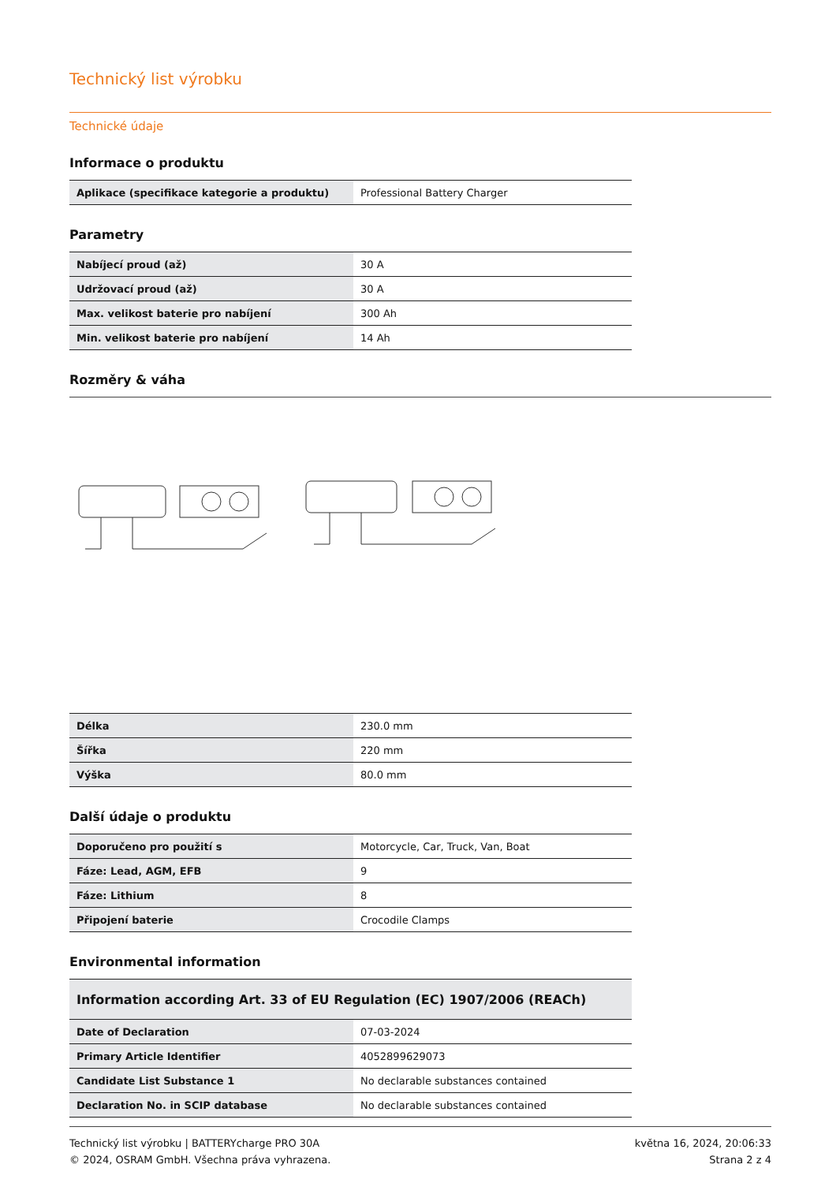Technický list výrobku
Technické údaje
Informace o produktu
| Aplikace (specifikace kategorie a produktu) | Professional Battery Charger |
Parametry
| Nabíjecí proud (až) | 30 A |
| Udržovací proud (až) | 30 A |
| Max. velikost baterie pro nabíjení | 300 Ah |
| Min. velikost baterie pro nabíjení | 14 Ah |
Rozměry & váha
| Délka | 230.0 mm |
| Šířka | 220 mm |
| Výška | 80.0 mm |
Další údaje o produktu
| Doporučeno pro použití s | Motorcycle, Car, Truck, Van, Boat |
| Fáze: Lead, AGM, EFB | 9 |
| Fáze: Lithium | 8 |
| Připojení baterie | Crocodile Clamps |
Environmental information
| Information according Art. 33 of EU Regulation (EC) 1907/2006 (REACh) | |
| Date of Declaration | 07-03-2024 |
| Primary Article Identifier | 4052899629073 |
| Candidate List Substance 1 | No declarable substances contained |
| Declaration No. in SCIP database | No declarable substances contained |
Technický list výrobku | BATTERYcharge PRO 30A
© 2024, OSRAM GmbH. Všechna práva vyhrazena.
května 16, 2024, 20:06:33
Strana 2 z 4